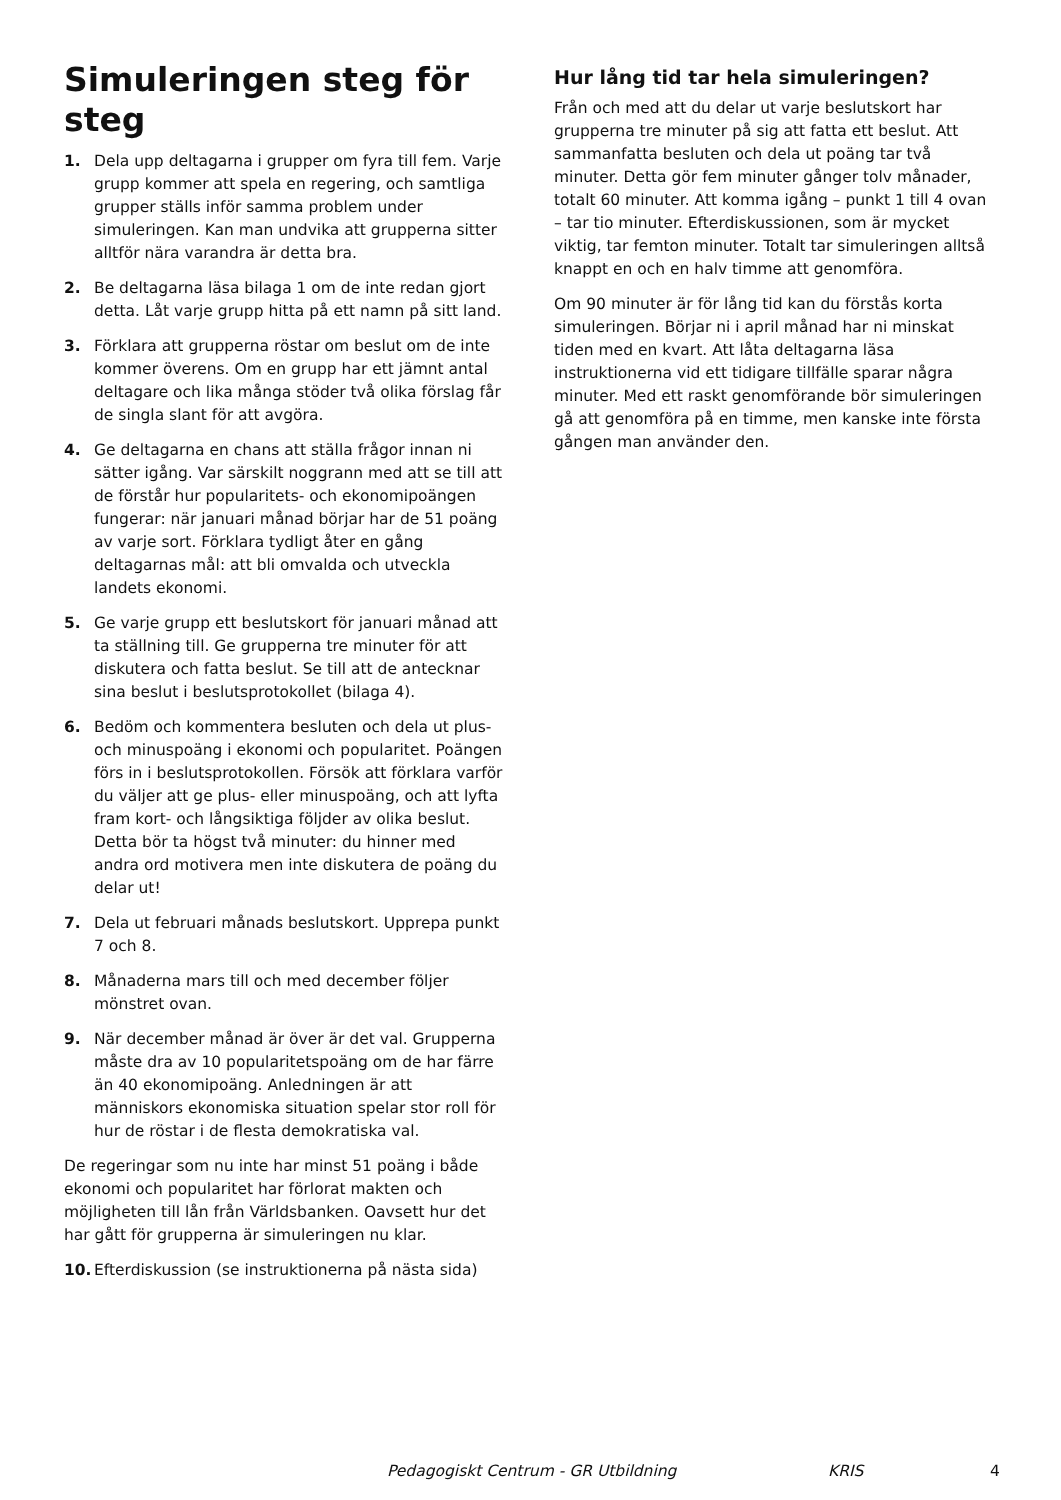Simuleringen steg för steg
1. Dela upp deltagarna i grupper om fyra till fem. Varje grupp kommer att spela en regering, och samtliga grupper ställs inför samma problem under simuleringen. Kan man undvika att grupperna sitter alltför nära varandra är detta bra.
2. Be deltagarna läsa bilaga 1 om de inte redan gjort detta. Låt varje grupp hitta på ett namn på sitt land.
3. Förklara att grupperna röstar om beslut om de inte kommer överens. Om en grupp har ett jämnt antal deltagare och lika många stöder två olika förslag får de singla slant för att avgöra.
4. Ge deltagarna en chans att ställa frågor innan ni sätter igång. Var särskilt noggrann med att se till att de förstår hur popularitets- och ekonomipoängen fungerar: när januari månad börjar har de 51 poäng av varje sort. Förklara tydligt åter en gång deltagarnas mål: att bli omvalda och utveckla landets ekonomi.
5. Ge varje grupp ett beslutskort för januari månad att ta ställning till. Ge grupperna tre minuter för att diskutera och fatta beslut. Se till att de antecknar sina beslut i beslutsprotokollet (bilaga 4).
6. Bedöm och kommentera besluten och dela ut plus- och minuspoäng i ekonomi och popularitet. Poängen förs in i beslutsprotokollen. Försök att förklara varför du väljer att ge plus- eller minuspoäng, och att lyfta fram kort- och långsiktiga följder av olika beslut. Detta bör ta högst två minuter: du hinner med andra ord motivera men inte diskutera de poäng du delar ut!
7. Dela ut februari månads beslutskort. Upprepa punkt 7 och 8.
8. Månaderna mars till och med december följer mönstret ovan.
9. När december månad är över är det val. Grupperna måste dra av 10 popularitetspoäng om de har färre än 40 ekonomipoäng. Anledningen är att människors ekonomiska situation spelar stor roll för hur de röstar i de flesta demokratiska val.
De regeringar som nu inte har minst 51 poäng i både ekonomi och popularitet har förlorat makten och möjligheten till lån från Världsbanken. Oavsett hur det har gått för grupperna är simuleringen nu klar.
10. Efterdiskussion (se instruktionerna på nästa sida)
Hur lång tid tar hela simuleringen?
Från och med att du delar ut varje beslutskort har grupperna tre minuter på sig att fatta ett beslut. Att sammanfatta besluten och dela ut poäng tar två minuter. Detta gör fem minuter gånger tolv månader, totalt 60 minuter. Att komma igång – punkt 1 till 4 ovan – tar tio minuter. Efterdiskussionen, som är mycket viktig, tar femton minuter. Totalt tar simuleringen alltså knappt en och en halv timme att genomföra.
Om 90 minuter är för lång tid kan du förstås korta simuleringen. Börjar ni i april månad har ni minskat tiden med en kvart. Att låta deltagarna läsa instruktionerna vid ett tidigare tillfälle sparar några minuter. Med ett raskt genomförande bör simuleringen gå att genomföra på en timme, men kanske inte första gången man använder den.
Pedagogiskt Centrum - GR Utbildning KRIS 4